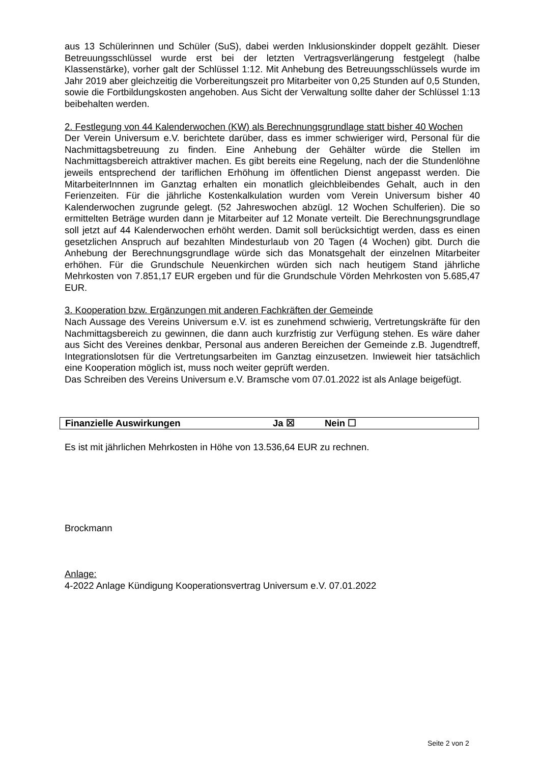aus 13 Schülerinnen und Schüler (SuS), dabei werden Inklusionskinder doppelt gezählt. Dieser Betreuungsschlüssel wurde erst bei der letzten Vertragsverlängerung festgelegt (halbe Klassenstärke), vorher galt der Schlüssel 1:12. Mit Anhebung des Betreuungsschlüssels wurde im Jahr 2019 aber gleichzeitig die Vorbereitungszeit pro Mitarbeiter von 0,25 Stunden auf 0,5 Stunden, sowie die Fortbildungskosten angehoben. Aus Sicht der Verwaltung sollte daher der Schlüssel 1:13 beibehalten werden.
2. Festlegung von 44 Kalenderwochen (KW) als Berechnungsgrundlage statt bisher 40 Wochen
Der Verein Universum e.V. berichtete darüber, dass es immer schwieriger wird, Personal für die Nachmittagsbetreuung zu finden. Eine Anhebung der Gehälter würde die Stellen im Nachmittagsbereich attraktiver machen. Es gibt bereits eine Regelung, nach der die Stundenlöhne jeweils entsprechend der tariflichen Erhöhung im öffentlichen Dienst angepasst werden. Die MitarbeiterInnnen im Ganztag erhalten ein monatlich gleichbleibendes Gehalt, auch in den Ferienzeiten. Für die jährliche Kostenkalkulation wurden vom Verein Universum bisher 40 Kalenderwochen zugrunde gelegt. (52 Jahreswochen abzügl. 12 Wochen Schulferien). Die so ermittelten Beträge wurden dann je Mitarbeiter auf 12 Monate verteilt. Die Berechnungsgrundlage soll jetzt auf 44 Kalenderwochen erhöht werden. Damit soll berücksichtigt werden, dass es einen gesetzlichen Anspruch auf bezahlten Mindesturlaub von 20 Tagen (4 Wochen) gibt. Durch die Anhebung der Berechnungsgrundlage würde sich das Monatsgehalt der einzelnen Mitarbeiter erhöhen. Für die Grundschule Neuenkirchen würden sich nach heutigem Stand jährliche Mehrkosten von 7.851,17 EUR ergeben und für die Grundschule Vörden Mehrkosten von 5.685,47 EUR.
3. Kooperation bzw. Ergänzungen mit anderen Fachkräften der Gemeinde
Nach Aussage des Vereins Universum e.V. ist es zunehmend schwierig, Vertretungskräfte für den Nachmittagsbereich zu gewinnen, die dann auch kurzfristig zur Verfügung stehen. Es wäre daher aus Sicht des Vereines denkbar, Personal aus anderen Bereichen der Gemeinde z.B. Jugendtreff, Integrationslotsen für die Vertretungsarbeiten im Ganztag einzusetzen. Inwieweit hier tatsächlich eine Kooperation möglich ist, muss noch weiter geprüft werden.
Das Schreiben des Vereins Universum e.V. Bramsche vom 07.01.2022 ist als Anlage beigefügt.
Finanzielle Auswirkungen Ja ☒ Nein ☐
Es ist mit jährlichen Mehrkosten in Höhe von 13.536,64 EUR zu rechnen.
Brockmann
Anlage:
4-2022 Anlage Kündigung Kooperationsvertrag Universum e.V. 07.01.2022
Seite 2 von 2